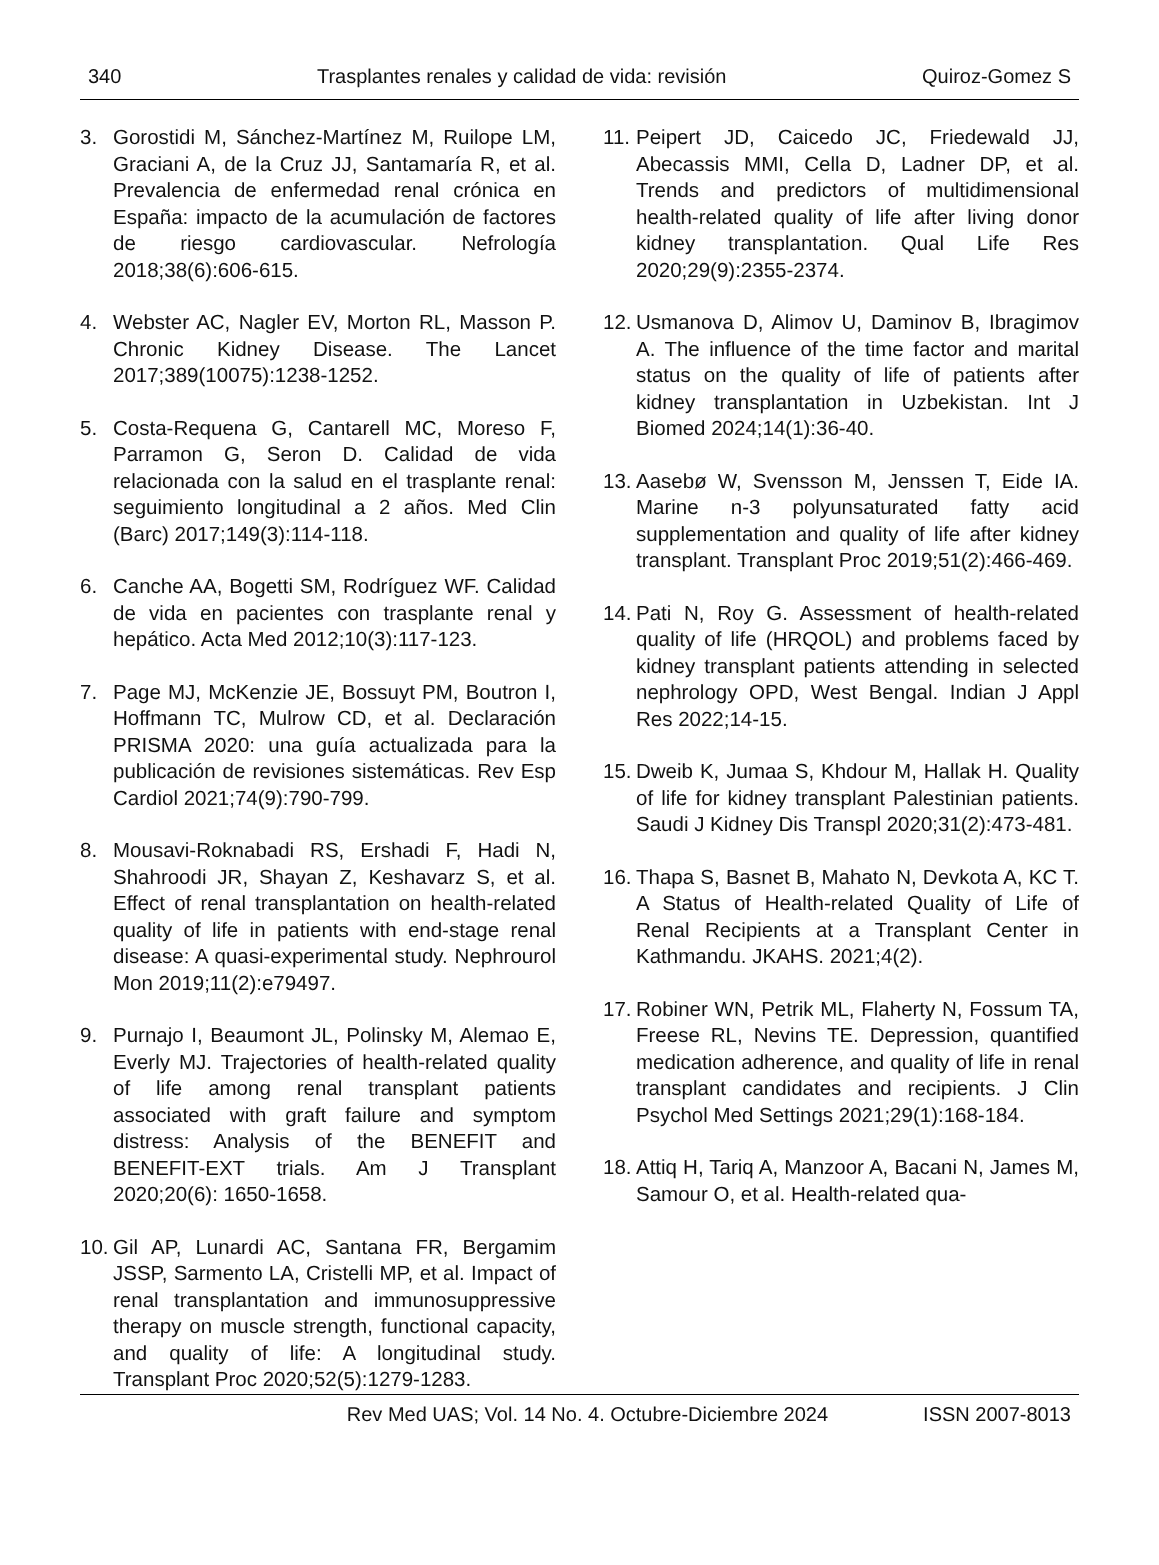340 Trasplantes renales y calidad de vida: revisión Quiroz-Gomez S
3. Gorostidi M, Sánchez-Martínez M, Ruilope LM, Graciani A, de la Cruz JJ, Santamaría R, et al. Prevalencia de enfermedad renal crónica en España: impacto de la acumulación de factores de riesgo cardiovascular. Nefrología 2018;38(6):606-615.
4. Webster AC, Nagler EV, Morton RL, Masson P. Chronic Kidney Disease. The Lancet 2017;389(10075):1238-1252.
5. Costa-Requena G, Cantarell MC, Moreso F, Parramon G, Seron D. Calidad de vida relacionada con la salud en el trasplante renal: seguimiento longitudinal a 2 años. Med Clin (Barc) 2017;149(3):114-118.
6. Canche AA, Bogetti SM, Rodríguez WF. Calidad de vida en pacientes con trasplante renal y hepático. Acta Med 2012;10(3):117-123.
7. Page MJ, McKenzie JE, Bossuyt PM, Boutron I, Hoffmann TC, Mulrow CD, et al. Declaración PRISMA 2020: una guía actualizada para la publicación de revisiones sistemáticas. Rev Esp Cardiol 2021;74(9):790-799.
8. Mousavi-Roknabadi RS, Ershadi F, Hadi N, Shahroodi JR, Shayan Z, Keshavarz S, et al. Effect of renal transplantation on health-related quality of life in patients with end-stage renal disease: A quasi-experimental study. Nephrourol Mon 2019;11(2):e79497.
9. Purnajo I, Beaumont JL, Polinsky M, Alemao E, Everly MJ. Trajectories of health-related quality of life among renal transplant patients associated with graft failure and symptom distress: Analysis of the BENEFIT and BENEFIT-EXT trials. Am J Transplant 2020;20(6): 1650-1658.
10.
Gil AP, Lunardi AC, Santana FR, Bergamim JSSP, Sarmento LA, Cristelli MP, et al. Impact of renal transplantation and immunosuppressive therapy on muscle strength, functional capacity, and quality of life: A longitudinal study. Transplant Proc 2020;52(5):1279-1283.
11.
Peipert JD, Caicedo JC, Friedewald JJ, Abecassis MMI, Cella D, Ladner DP, et al. Trends and predictors of multidimensional health-related quality of life after living donor kidney transplantation. Qual Life Res 2020;29(9):2355-2374.
12.
Usmanova D, Alimov U, Daminov B, Ibragimov A. The influence of the time factor and marital status on the quality of life of patients after kidney transplantation in Uzbekistan. Int J Biomed 2024;14(1):36-40.
13.
Aasebø W, Svensson M, Jenssen T, Eide IA. Marine n-3 polyunsaturated fatty acid supplementation and quality of life after kidney transplant. Transplant Proc 2019;51(2):466-469.
14.
Pati N, Roy G. Assessment of health-related quality of life (HRQOL) and problems faced by kidney transplant patients attending in selected nephrology OPD, West Bengal. Indian J Appl Res 2022;14-15.
15.
Dweib K, Jumaa S, Khdour M, Hallak H. Quality of life for kidney transplant Palestinian patients. Saudi J Kidney Dis Transpl 2020;31(2):473-481.
16.
Thapa S, Basnet B, Mahato N, Devkota A, KC T. A Status of Health-related Quality of Life of Renal Recipients at a Transplant Center in Kathmandu. JKAHS. 2021;4(2).
17.
Robiner WN, Petrik ML, Flaherty N, Fossum TA, Freese RL, Nevins TE. Depression, quantified medication adherence, and quality of life in renal transplant candidates and recipients. J Clin Psychol Med Settings 2021;29(1):168-184.
18.
Attiq H, Tariq A, Manzoor A, Bacani N, James M, Samour O, et al. Health-related qua-
Rev Med UAS; Vol. 14 No. 4. Octubre-Diciembre 2024 ISSN 2007-8013